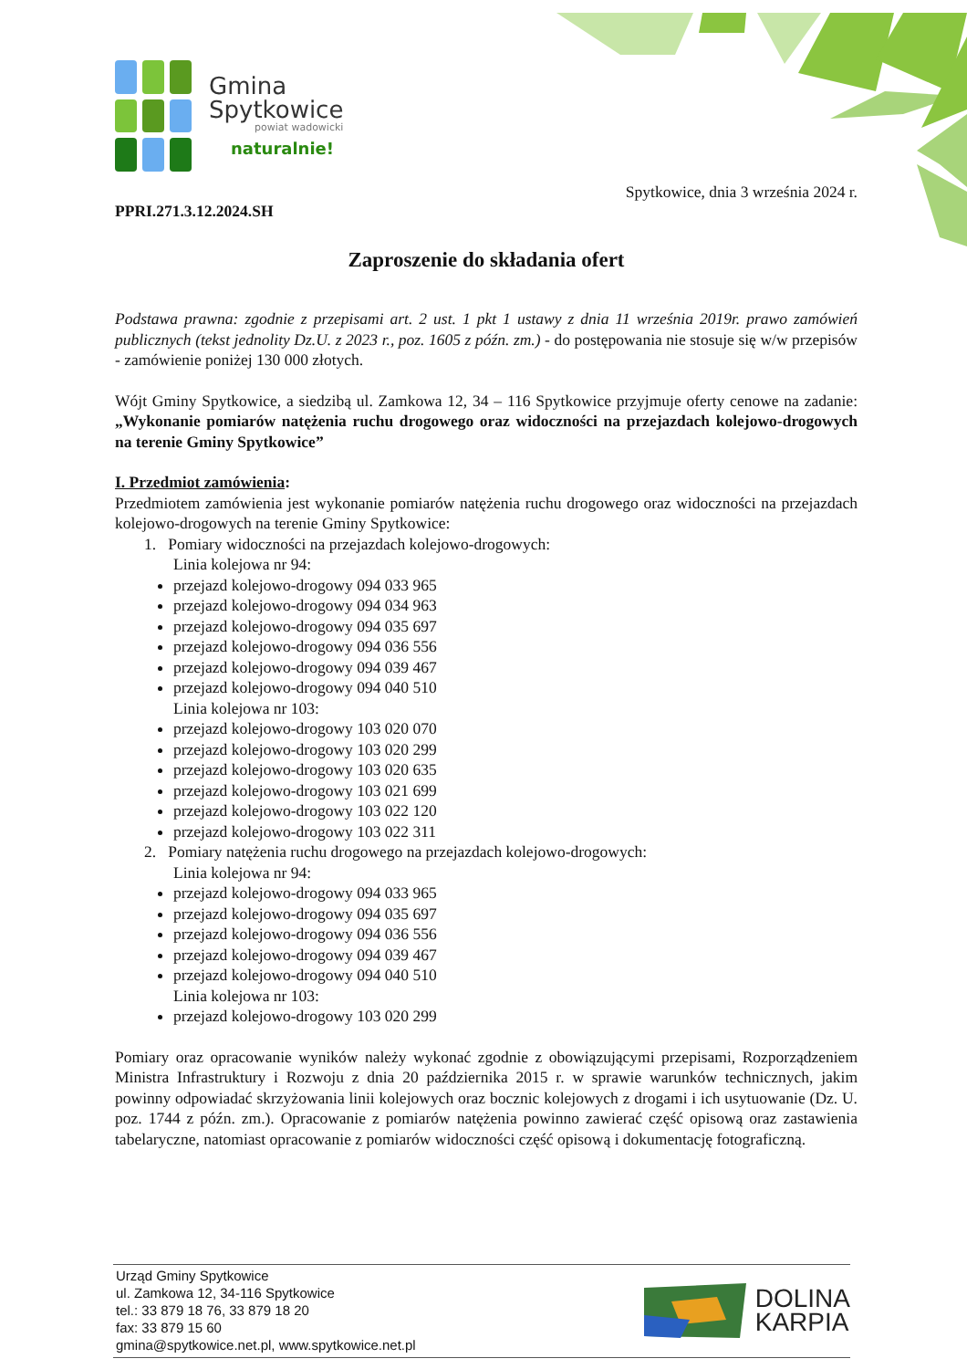Gmina
Spytkowice
powiat wadowicki
naturalnie!
Spytkowice, dnia 3 września 2024 r.
PPRI.271.3.12.2024.SH
Zaproszenie do składania ofert
Podstawa prawna: zgodnie z przepisami art. 2 ust. 1 pkt 1 ustawy z dnia 11 września 2019r. prawo zamówień publicznych (tekst jednolity Dz.U. z 2023 r., poz. 1605 z późn. zm.) - do postępowania nie stosuje się w/w przepisów - zamówienie poniżej 130 000 złotych.
Wójt Gminy Spytkowice, a siedzibą ul. Zamkowa 12, 34 – 116 Spytkowice przyjmuje oferty cenowe na zadanie: „Wykonanie pomiarów natężenia ruchu drogowego oraz widoczności na przejazdach kolejowo-drogowych na terenie Gminy Spytkowice”
I. Przedmiot zamówienia:
Przedmiotem zamówienia jest wykonanie pomiarów natężenia ruchu drogowego oraz widoczności na przejazdach kolejowo-drogowych na terenie Gminy Spytkowice:
1. Pomiary widoczności na przejazdach kolejowo-drogowych:
Linia kolejowa nr 94:
przejazd kolejowo-drogowy 094 033 965
przejazd kolejowo-drogowy 094 034 963
przejazd kolejowo-drogowy 094 035 697
przejazd kolejowo-drogowy 094 036 556
przejazd kolejowo-drogowy 094 039 467
przejazd kolejowo-drogowy 094 040 510
Linia kolejowa nr 103:
przejazd kolejowo-drogowy 103 020 070
przejazd kolejowo-drogowy 103 020 299
przejazd kolejowo-drogowy 103 020 635
przejazd kolejowo-drogowy 103 021 699
przejazd kolejowo-drogowy 103 022 120
przejazd kolejowo-drogowy 103 022 311
2. Pomiary natężenia ruchu drogowego na przejazdach kolejowo-drogowych:
Linia kolejowa nr 94:
przejazd kolejowo-drogowy 094 033 965
przejazd kolejowo-drogowy 094 035 697
przejazd kolejowo-drogowy 094 036 556
przejazd kolejowo-drogowy 094 039 467
przejazd kolejowo-drogowy 094 040 510
Linia kolejowa nr 103:
przejazd kolejowo-drogowy 103 020 299
Pomiary oraz opracowanie wyników należy wykonać zgodnie z obowiązującymi przepisami, Rozporządzeniem Ministra Infrastruktury i Rozwoju z dnia 20 października 2015 r. w sprawie warunków technicznych, jakim powinny odpowiadać skrzyżowania linii kolejowych oraz bocznic kolejowych z drogami i ich usytuowanie (Dz. U. poz. 1744 z późn. zm.). Opracowanie z pomiarów natężenia powinno zawierać część opisową oraz zastawienia tabelaryczne, natomiast opracowanie z pomiarów widoczności część opisową i dokumentację fotograficzną.
Urząd Gminy Spytkowice
ul. Zamkowa 12, 34-116 Spytkowice
tel.: 33 879 18 76, 33 879 18 20
fax: 33 879 15 60
gmina@spytkowice.net.pl, www.spytkowice.net.pl
DOLINA
KARPIA